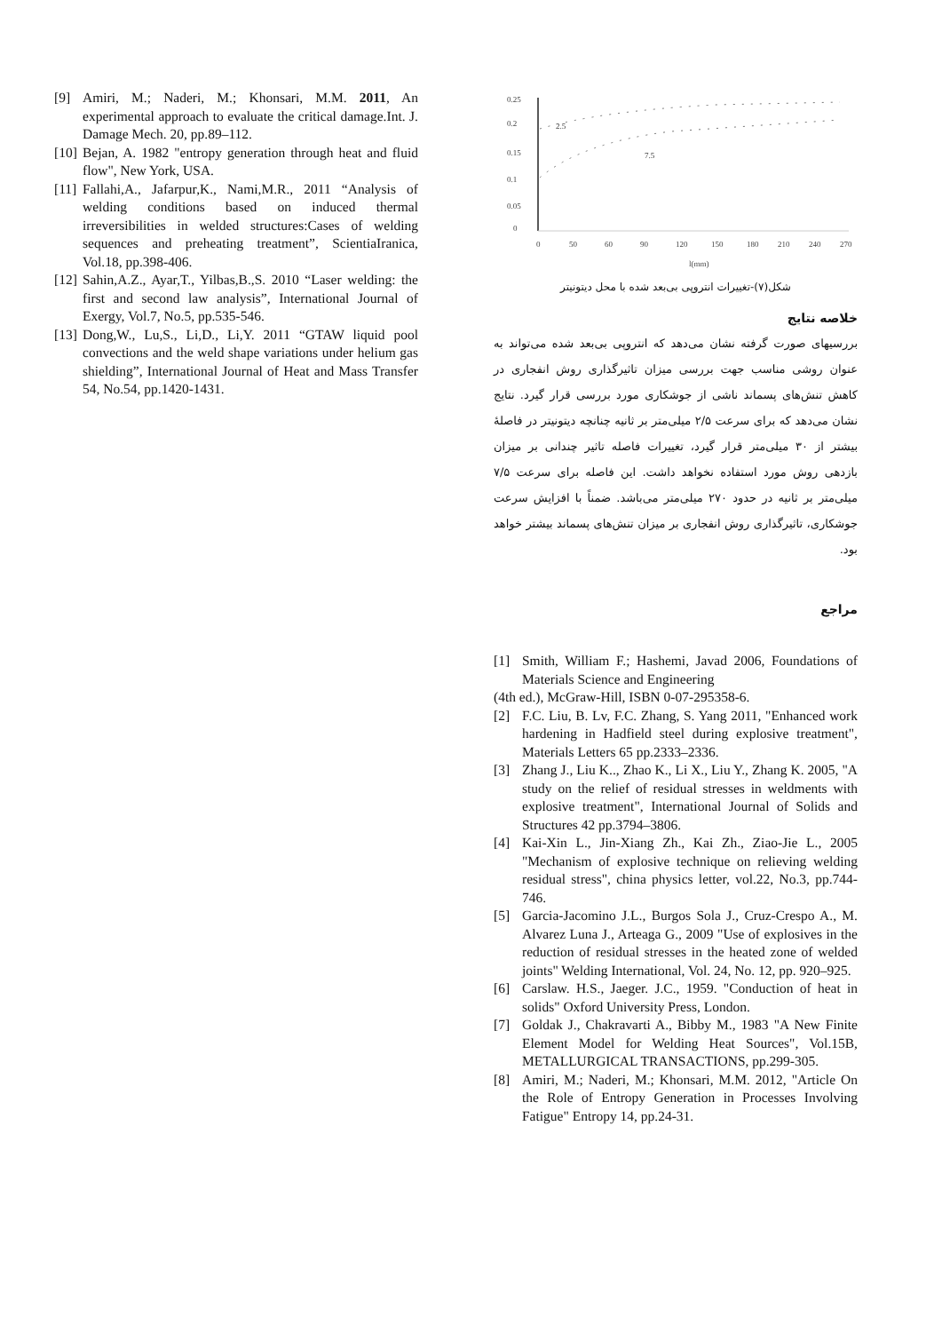0.25
0.2
0.15
0.1
0.05
0
0
50
60
90
120
150
180
210
240
270
l(mm)
2.5
7.5
شکل(۷)-تغییرات انتروپی بی‌بعد شده با محل دیتونیتر
خلاصه نتایج
بررسیهای صورت گرفته نشان می‌دهد که انتروپی بی‌بعد شده می‌تواند به عنوان روشی مناسب جهت بررسی میزان تاثیرگذاری روش انفجاری در کاهش تنش‌های پسماند ناشی از جوشکاری مورد بررسی قرار گیرد. نتایج نشان می‌دهد که برای سرعت ۲/۵ میلی‌متر بر ثانیه چنانچه دیتونیتر در فاصلهٔ بیشتر از ۳۰ میلی‌متر قرار گیرد، تغییرات فاصله تاثیر چندانی بر میزان بازدهی روش مورد استفاده نخواهد داشت. این فاصله برای سرعت ۷/۵ میلی‌متر بر ثانیه در حدود ۲۷۰ میلی‌متر می‌باشد. ضمناً با افزایش سرعت جوشکاری، تاثیرگذاری روش انفجاری بر میزان تنش‌های پسماند بیشتر خواهد بود.
مراجع
[1] Smith, William F.; Hashemi, Javad 2006, Foundations of Materials Science and Engineering
(4th ed.), McGraw-Hill, ISBN 0-07-295358-6.
[2] F.C. Liu, B. Lv, F.C. Zhang, S. Yang 2011, "Enhanced work hardening in Hadfield steel during explosive treatment", Materials Letters 65 pp.2333–2336.
[3] Zhang J., Liu K.., Zhao K., Li X., Liu Y., Zhang K. 2005, "A study on the relief of residual stresses in weldments with explosive treatment", International Journal of Solids and Structures 42 pp.3794–3806.
[4] Kai-Xin L., Jin-Xiang Zh., Kai Zh., Ziao-Jie L., 2005 "Mechanism of explosive technique on relieving welding residual stress", china physics letter, vol.22, No.3, pp.744-746.
[5] Garcia-Jacomino J.L., Burgos Sola J., Cruz-Crespo A., M. Alvarez Luna J., Arteaga G., 2009 "Use of explosives in the reduction of residual stresses in the heated zone of welded joints" Welding International, Vol. 24, No. 12, pp. 920–925.
[6] Carslaw. H.S., Jaeger. J.C., 1959. "Conduction of heat in solids" Oxford University Press, London.
[7] Goldak J., Chakravarti A., Bibby M., 1983 "A New Finite Element Model for Welding Heat Sources", Vol.15B, METALLURGICAL TRANSACTIONS, pp.299-305.
[8] Amiri, M.; Naderi, M.; Khonsari, M.M. 2012, "Article On the Role of Entropy Generation in Processes Involving Fatigue" Entropy 14, pp.24-31.
[9] Amiri, M.; Naderi, M.; Khonsari, M.M. 2011, An experimental approach to evaluate the critical damage.Int. J. Damage Mech. 20, pp.89–112.
[10] Bejan, A. 1982 "entropy generation through heat and fluid flow", New York, USA.
[11] Fallahi,A., Jafarpur,K., Nami,M.R., 2011 “Analysis of welding conditions based on induced thermal irreversibilities in welded structures:Cases of welding sequences and preheating treatment”, ScientiaIranica, Vol.18, pp.398-406.
[12] Sahin,A.Z., Ayar,T., Yilbas,B.,S. 2010 “Laser welding: the first and second law analysis”, International Journal of Exergy, Vol.7, No.5, pp.535-546.
[13] Dong,W., Lu,S., Li,D., Li,Y. 2011 “GTAW liquid pool convections and the weld shape variations under helium gas shielding”, International Journal of Heat and Mass Transfer 54, No.54, pp.1420-1431.